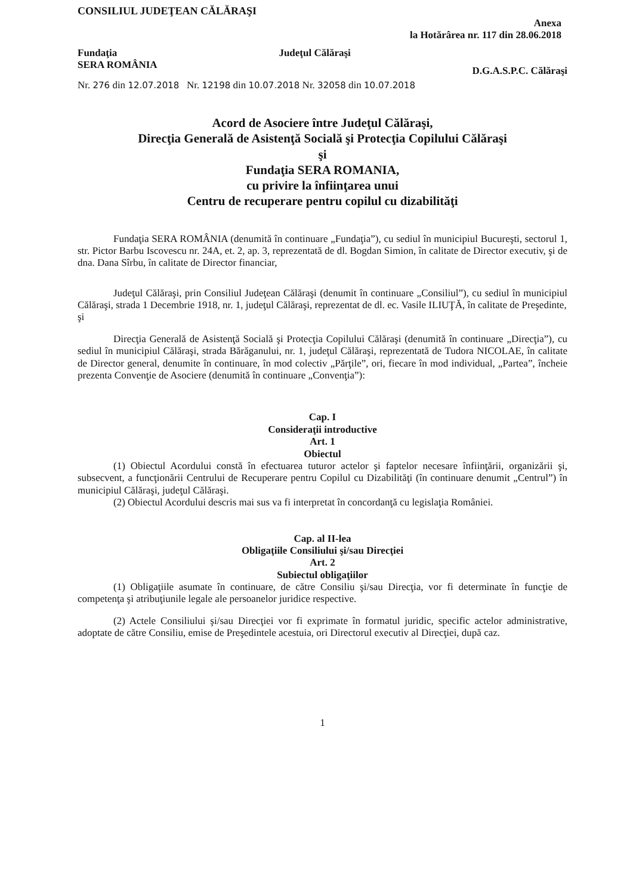CONSILIUL JUDEŢEAN CĂLĂRAŞI
Anexa
la Hotărârea nr. 117 din 28.06.2018
Fundaţia
SERA ROMÂNIA
Judeţul Călăraşi
D.G.A.S.P.C. Călăraşi
Nr. 276 din 12.07.2018 Nr. 12198 din 10.07.2018 Nr. 32058 din 10.07.2018
Acord de Asociere între Judeţul Călăraşi,
Direcţia Generală de Asistenţă Socială şi Protecţia Copilului Călăraşi
şi
Fundaţia SERA ROMANIA,
cu privire la înfiinţarea unui
Centru de recuperare pentru copilul cu dizabilităţi
Fundaţia SERA ROMÂNIA (denumită în continuare „Fundaţia”), cu sediul în municipiul Bucureşti, sectorul 1, str. Pictor Barbu Iscovescu nr. 24A, et. 2, ap. 3, reprezentată de dl. Bogdan Simion, în calitate de Director executiv, şi de dna. Dana Sîrbu, în calitate de Director financiar,
Judeţul Călăraşi, prin Consiliul Judeţean Călăraşi (denumit în continuare „Consiliul”), cu sediul în municipiul Călăraşi, strada 1 Decembrie 1918, nr. 1, judeţul Călăraşi, reprezentat de dl. ec. Vasile ILIUŢĂ, în calitate de Preşedinte,
şi
Direcţia Generală de Asistenţă Socială şi Protecţia Copilului Călăraşi (denumită în continuare „Direcţia”), cu sediul în municipiul Călăraşi, strada Bărăganului, nr. 1, judeţul Călăraşi, reprezentată de Tudora NICOLAE, în calitate de Director general, denumite în continuare, în mod colectiv „Părţile”, ori, fiecare în mod individual, „Partea”, încheie prezenta Convenţie de Asociere (denumită în continuare „Convenţia”):
Cap. I
Consideraţii introductive
Art. 1
Obiectul
(1) Obiectul Acordului constă în efectuarea tuturor actelor şi faptelor necesare înfiinţării, organizării şi, subsecvent, a funcţionării Centrului de Recuperare pentru Copilul cu Dizabilităţi (în continuare denumit „Centrul”) în municipiul Călăraşi, judeţul Călăraşi.
(2) Obiectul Acordului descris mai sus va fi interpretat în concordanţă cu legislaţia României.
Cap. al II-lea
Obligaţiile Consiliului şi/sau Direcţiei
Art. 2
Subiectul obligaţiilor
(1) Obligaţiile asumate în continuare, de către Consiliu şi/sau Direcţia, vor fi determinate în funcţie de competenţa şi atribuţiunile legale ale persoanelor juridice respective.
(2) Actele Consiliului şi/sau Direcţiei vor fi exprimate în formatul juridic, specific actelor administrative, adoptate de către Consiliu, emise de Preşedintele acestuia, ori Directorul executiv al Direcţiei, după caz.
1